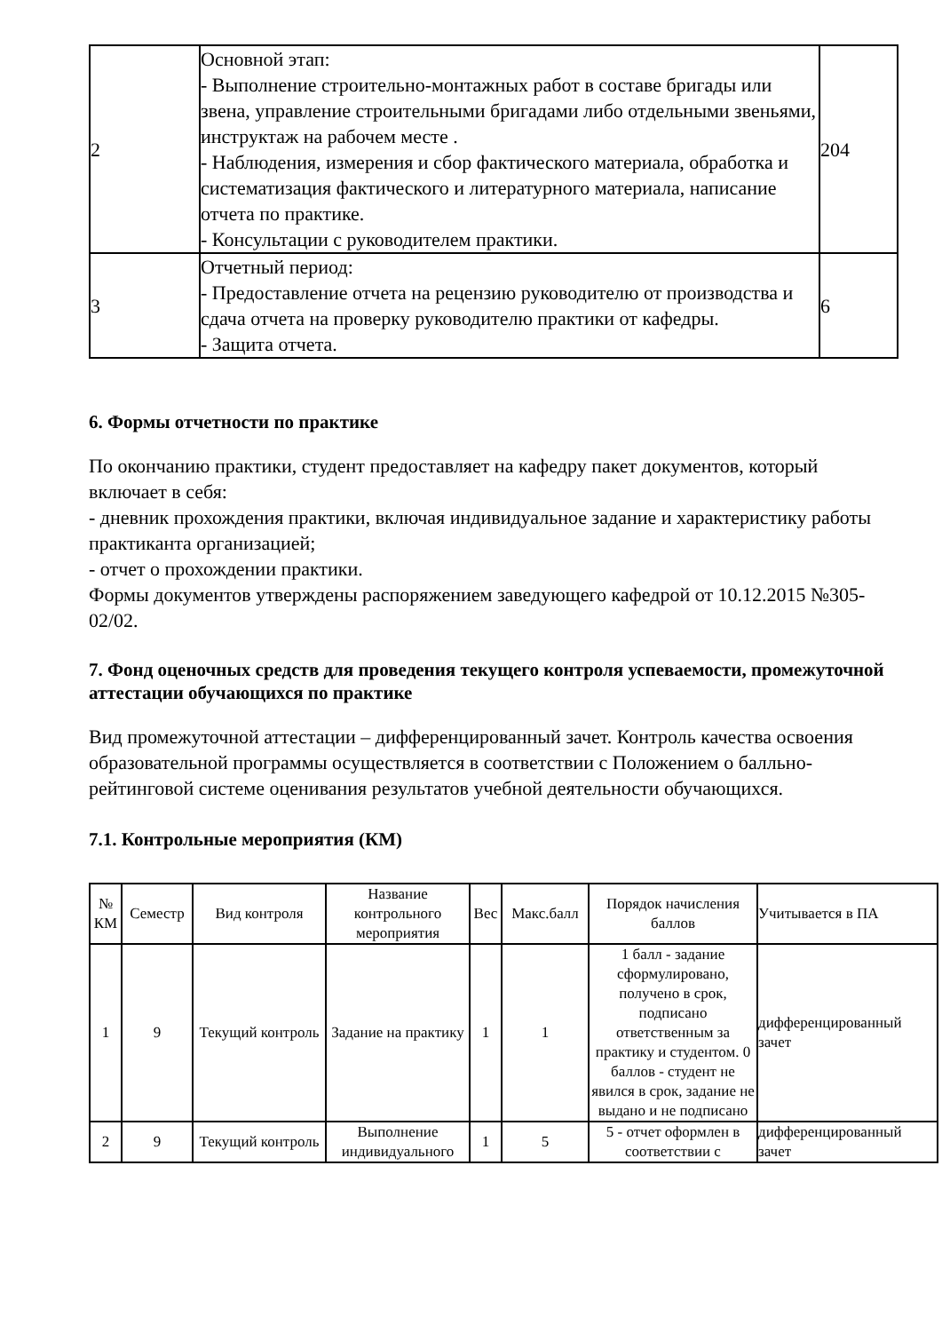| 2 | Основной этап: - Выполнение строительно-монтажных работ в составе бригады или звена, управление строительными бригадами либо отдельными звеньями, инструктаж на рабочем месте . - Наблюдения, измерения и сбор фактического материала, обработка и систематизация фактического и литературного материала, написание отчета по практике. - Консультации с руководителем практики. | 204 |
| 3 | Отчетный период: - Предоставление отчета на рецензию руководителю от производства и сдача отчета на проверку руководителю практики от кафедры. - Защита отчета. | 6 |
6. Формы отчетности по практике
По окончанию практики, студент предоставляет на кафедру пакет документов, который включает в себя:
- дневник прохождения практики, включая индивидуальное задание и характеристику работы практиканта организацией;
- отчет о прохождении практики.
Формы документов утверждены распоряжением заведующего кафедрой от 10.12.2015 №305-02/02.
7. Фонд оценочных средств для проведения текущего контроля успеваемости, промежуточной аттестации обучающихся по практике
Вид промежуточной аттестации – дифференцированный зачет. Контроль качества освоения образовательной программы осуществляется в соответствии с Положением о балльно-рейтинговой системе оценивания результатов учебной деятельности обучающихся.
7.1. Контрольные мероприятия (КМ)
| № КМ | Семестр | Вид контроля | Название контрольного мероприятия | Вес | Макс.балл | Порядок начисления баллов | Учитывается в ПА |
| --- | --- | --- | --- | --- | --- | --- | --- |
| 1 | 9 | Текущий контроль | Задание на практику | 1 | 1 | 1 балл - задание сформулировано, получено в срок, подписано ответственным за практику и студентом. 0 баллов - студент не явился в срок, задание не выдано и не подписано | дифференцированный зачет |
| 2 | 9 | Текущий контроль | Выполнение индивидуального | 1 | 5 | 5 - отчет оформлен в соответствии с | дифференцированный зачет |